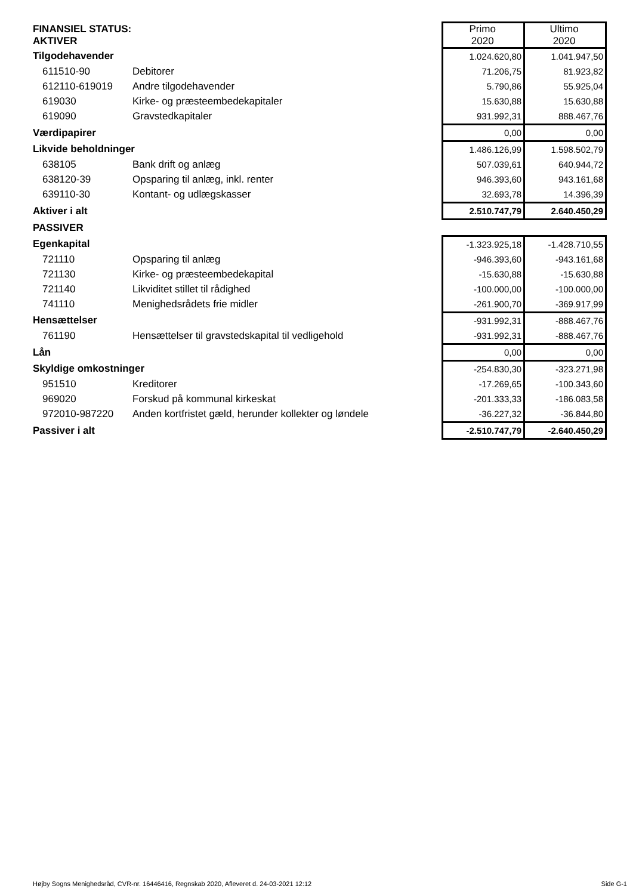| FINANSIEL STATUS: AKTIVER | | Primo 2020 | Ultimo 2020 |
| --- | --- | --- | --- |
| Tilgodehavender | | 1.024.620,80 | 1.041.947,50 |
| 611510-90 | Debitorer | 71.206,75 | 81.923,82 |
| 612110-619019 | Andre tilgodehavender | 5.790,86 | 55.925,04 |
| 619030 | Kirke- og præsteembedekapitaler | 15.630,88 | 15.630,88 |
| 619090 | Gravstedkapitaler | 931.992,31 | 888.467,76 |
| Værdipapirer | | 0,00 | 0,00 |
| Likvide beholdninger | | 1.486.126,99 | 1.598.502,79 |
| 638105 | Bank drift og anlæg | 507.039,61 | 640.944,72 |
| 638120-39 | Opsparing til anlæg, inkl. renter | 946.393,60 | 943.161,68 |
| 639110-30 | Kontant- og udlægskasser | 32.693,78 | 14.396,39 |
| Aktiver i alt | | 2.510.747,79 | 2.640.450,29 |
| PASSIVER | | | |
| Egenkapital | | -1.323.925,18 | -1.428.710,55 |
| 721110 | Opsparing til anlæg | -946.393,60 | -943.161,68 |
| 721130 | Kirke- og præsteembedekapital | -15.630,88 | -15.630,88 |
| 721140 | Likviditet stillet til rådighed | -100.000,00 | -100.000,00 |
| 741110 | Menighedsrådets frie midler | -261.900,70 | -369.917,99 |
| Hensættelser | | -931.992,31 | -888.467,76 |
| 761190 | Hensættelser til gravstedskapital til vedligehold | -931.992,31 | -888.467,76 |
| Lån | | 0,00 | 0,00 |
| Skyldige omkostninger | | -254.830,30 | -323.271,98 |
| 951510 | Kreditorer | -17.269,65 | -100.343,60 |
| 969020 | Forskud på kommunal kirkeskat | -201.333,33 | -186.083,58 |
| 972010-987220 | Anden kortfristet gæld, herunder kollekter og løndele | -36.227,32 | -36.844,80 |
| Passiver i alt | | -2.510.747,79 | -2.640.450,29 |
Højby Sogns Menighedsråd, CVR-nr. 16446416, Regnskab 2020, Afleveret d. 24-03-2021 12:12 Side G-1